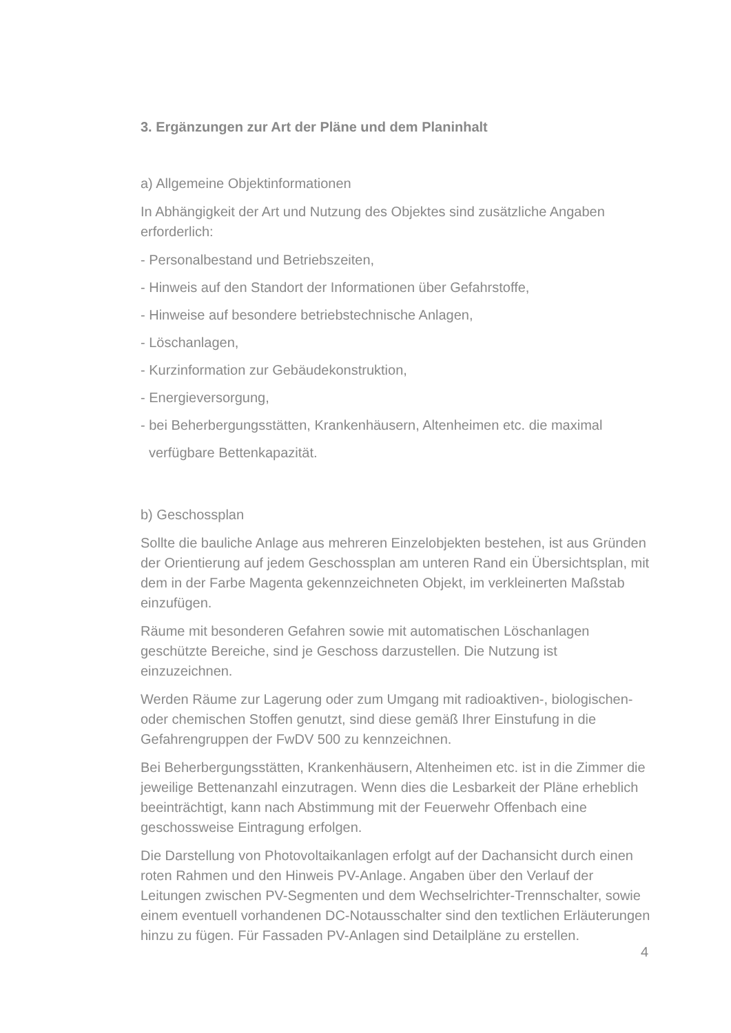3. Ergänzungen zur Art der Pläne und dem Planinhalt
a) Allgemeine Objektinformationen
In Abhängigkeit der Art und Nutzung des Objektes sind zusätzliche Angaben erforderlich:
- Personalbestand und Betriebszeiten,
- Hinweis auf den Standort der Informationen über Gefahrstoffe,
- Hinweise auf besondere betriebstechnische Anlagen,
- Löschanlagen,
- Kurzinformation zur Gebäudekonstruktion,
- Energieversorgung,
- bei Beherbergungsstätten, Krankenhäusern, Altenheimen etc. die maximal
verfügbare Bettenkapazität.
b) Geschossplan
Sollte die bauliche Anlage aus mehreren Einzelobjekten bestehen, ist aus Gründen der Orientierung auf jedem Geschossplan am unteren Rand ein Übersichtsplan, mit dem in der Farbe Magenta gekennzeichneten Objekt, im verkleinerten Maßstab einzufügen.
Räume mit besonderen Gefahren sowie mit automatischen Löschanlagen geschützte Bereiche, sind je Geschoss darzustellen. Die Nutzung ist einzuzeichnen.
Werden Räume zur Lagerung oder zum Umgang mit radioaktiven-, biologischen- oder chemischen Stoffen genutzt, sind diese gemäß Ihrer Einstufung in die Gefahrengruppen der FwDV 500 zu kennzeichnen.
Bei Beherbergungsstätten, Krankenhäusern, Altenheimen etc. ist in die Zimmer die jeweilige Bettenanzahl einzutragen. Wenn dies die Lesbarkeit der Pläne erheblich beeinträchtigt, kann nach Abstimmung mit der Feuerwehr Offenbach eine geschossweise Eintragung erfolgen.
Die Darstellung von Photovoltaikanlagen erfolgt auf der Dachansicht durch einen roten Rahmen und den Hinweis PV-Anlage. Angaben über den Verlauf der Leitungen zwischen PV-Segmenten und dem Wechselrichter-Trennschalter, sowie einem eventuell vorhandenen DC-Notausschalter sind den textlichen Erläuterungen hinzu zu fügen. Für Fassaden PV-Anlagen sind Detailpläne zu erstellen.
4